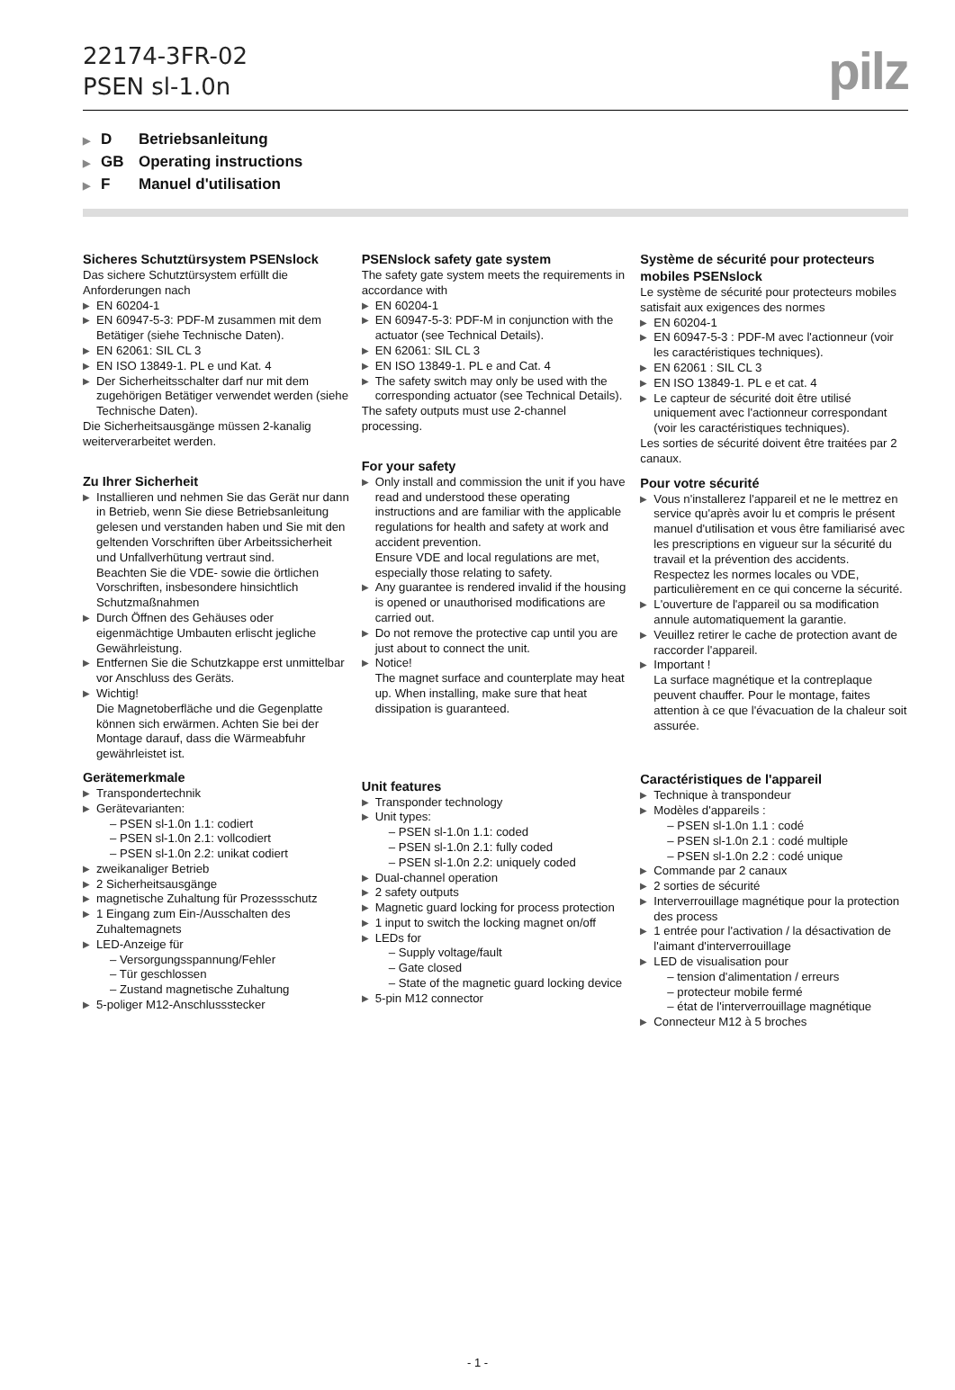22174-3FR-02
PSEN sl-1.0n
pilz
▶ D Betriebsanleitung
▶ GB Operating instructions
▶ F Manuel d'utilisation
Sicheres Schutztürsystem PSENslock
Das sichere Schutztürsystem erfüllt die Anforderungen nach
▶ EN 60204-1
▶ EN 60947-5-3: PDF-M zusammen mit dem Betätiger (siehe Technische Daten).
▶ EN 62061: SIL CL 3
▶ EN ISO 13849-1. PL e und Kat. 4
▶ Der Sicherheitsschalter darf nur mit dem zugehörigen Betätiger verwendet werden (siehe Technische Daten).
Die Sicherheitsausgänge müssen 2-kanalig weiterverarbeitet werden.
Zu Ihrer Sicherheit
▶ Installieren und nehmen Sie das Gerät nur dann in Betrieb, wenn Sie diese Betriebsanleitung gelesen und verstanden haben und Sie mit den geltenden Vorschriften über Arbeitssicherheit und Unfallverhütung vertraut sind.
Beachten Sie die VDE- sowie die örtlichen Vorschriften, insbesondere hinsichtlich Schutzmaßnahmen
▶ Durch Öffnen des Gehäuses oder eigenmächtige Umbauten erlischt jegliche Gewährleistung.
▶ Entfernen Sie die Schutzkappe erst unmittelbar vor Anschluss des Geräts.
▶ Wichtig!
Die Magnetoberfläche und die Gegenplatte können sich erwärmen. Achten Sie bei der Montage darauf, dass die Wärmeabfuhr gewährleistet ist.
Gerätemerkmale
▶ Transpondertechnik
▶ Gerätevarianten:
– PSEN sl-1.0n 1.1: codiert
– PSEN sl-1.0n 2.1: vollcodiert
– PSEN sl-1.0n 2.2: unikat codiert
▶ zweikanaliger Betrieb
▶ 2 Sicherheitsausgänge
▶ magnetische Zuhaltung für Prozessschutz
▶ 1 Eingang zum Ein-/Ausschalten des Zuhaltemagnets
▶ LED-Anzeige für
– Versorgungsspannung/Fehler
– Tür geschlossen
– Zustand magnetische Zuhaltung
▶ 5-poliger M12-Anschlussstecker
PSENslock safety gate system
The safety gate system meets the requirements in accordance with
▶ EN 60204-1
▶ EN 60947-5-3: PDF-M in conjunction with the actuator (see Technical Details).
▶ EN 62061: SIL CL 3
▶ EN ISO 13849-1. PL e and Cat. 4
▶ The safety switch may only be used with the corresponding actuator (see Technical Details).
The safety outputs must use 2-channel processing.
For your safety
▶ Only install and commission the unit if you have read and understood these operating instructions and are familiar with the applicable regulations for health and safety at work and accident prevention.
Ensure VDE and local regulations are met, especially those relating to safety.
▶ Any guarantee is rendered invalid if the housing is opened or unauthorised modifications are carried out.
▶ Do not remove the protective cap until you are just about to connect the unit.
▶ Notice!
The magnet surface and counterplate may heat up. When installing, make sure that heat dissipation is guaranteed.
Unit features
▶ Transponder technology
▶ Unit types:
– PSEN sl-1.0n 1.1: coded
– PSEN sl-1.0n 2.1: fully coded
– PSEN sl-1.0n 2.2: uniquely coded
▶ Dual-channel operation
▶ 2 safety outputs
▶ Magnetic guard locking for process protection
▶ 1 input to switch the locking magnet on/off
▶ LEDs for
– Supply voltage/fault
– Gate closed
– State of the magnetic guard locking device
▶ 5-pin M12 connector
Système de sécurité pour protecteurs mobiles PSENslock
Le système de sécurité pour protecteurs mobiles satisfait aux exigences des normes
▶ EN 60204-1
▶ EN 60947-5-3 : PDF-M avec l'actionneur (voir les caractéristiques techniques).
▶ EN 62061 : SIL CL 3
▶ EN ISO 13849-1. PL e et cat. 4
▶ Le capteur de sécurité doit être utilisé uniquement avec l'actionneur correspondant (voir les caractéristiques techniques).
Les sorties de sécurité doivent être traitées par 2 canaux.
Pour votre sécurité
▶ Vous n'installerez l'appareil et ne le mettrez en service qu'après avoir lu et compris le présent manuel d'utilisation et vous être familiarisé avec les prescriptions en vigueur sur la sécurité du travail et la prévention des accidents.
Respectez les normes locales ou VDE, particulièrement en ce qui concerne la sécurité.
▶ L'ouverture de l'appareil ou sa modification annule automatiquement la garantie.
▶ Veuillez retirer le cache de protection avant de raccorder l'appareil.
▶ Important !
La surface magnétique et la contreplaque peuvent chauffer. Pour le montage, faites attention à ce que l'évacuation de la chaleur soit assurée.
Caractéristiques de l'appareil
▶ Technique à transpondeur
▶ Modèles d'appareils :
– PSEN sl-1.0n 1.1 : codé
– PSEN sl-1.0n 2.1 : codé multiple
– PSEN sl-1.0n 2.2 : codé unique
▶ Commande par 2 canaux
▶ 2 sorties de sécurité
▶ Interverrouillage magnétique pour la protection des process
▶ 1 entrée pour l'activation / la désactivation de l'aimant d'interverrouillage
▶ LED de visualisation pour
– tension d'alimentation / erreurs
– protecteur mobile fermé
– état de l'interverrouillage magnétique
▶ Connecteur M12 à 5 broches
- 1 -